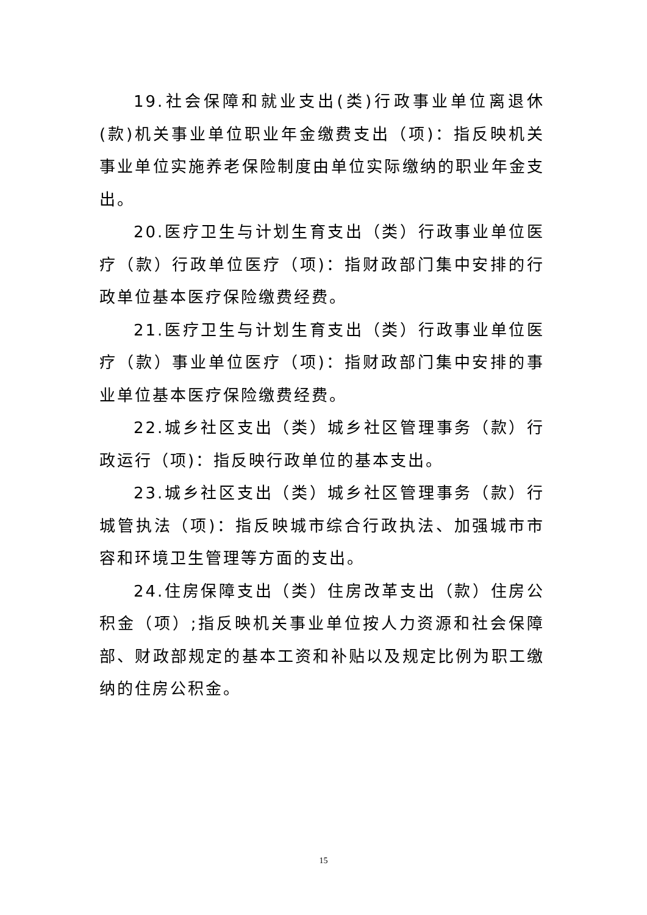19.社会保障和就业支出(类)行政事业单位离退休(款)机关事业单位职业年金缴费支出（项)：指反映机关事业单位实施养老保险制度由单位实际缴纳的职业年金支出。
20.医疗卫生与计划生育支出（类）行政事业单位医疗（款）行政单位医疗（项)：指财政部门集中安排的行政单位基本医疗保险缴费经费。
21.医疗卫生与计划生育支出（类）行政事业单位医疗（款）事业单位医疗（项)：指财政部门集中安排的事业单位基本医疗保险缴费经费。
22.城乡社区支出（类）城乡社区管理事务（款）行政运行（项)：指反映行政单位的基本支出。
23.城乡社区支出（类）城乡社区管理事务（款）行城管执法（项)：指反映城市综合行政执法、加强城市市容和环境卫生管理等方面的支出。
24.住房保障支出（类）住房改革支出（款）住房公积金（项）;指反映机关事业单位按人力资源和社会保障部、财政部规定的基本工资和补贴以及规定比例为职工缴纳的住房公积金。
15